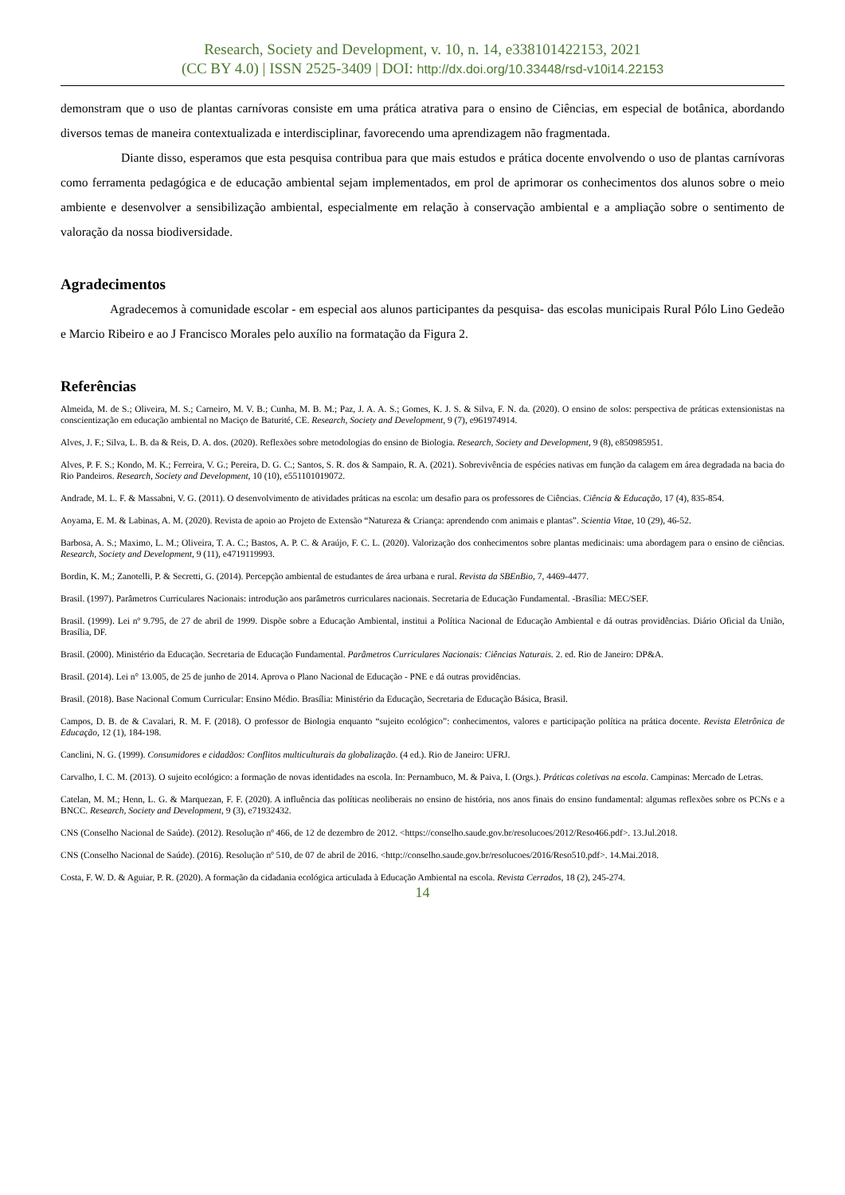Research, Society and Development, v. 10, n. 14, e338101422153, 2021
(CC BY 4.0) | ISSN 2525-3409 | DOI: http://dx.doi.org/10.33448/rsd-v10i14.22153
demonstram que o uso de plantas carnívoras consiste em uma prática atrativa para o ensino de Ciências, em especial de botânica, abordando diversos temas de maneira contextualizada e interdisciplinar, favorecendo uma aprendizagem não fragmentada.
Diante disso, esperamos que esta pesquisa contribua para que mais estudos e prática docente envolvendo o uso de plantas carnívoras como ferramenta pedagógica e de educação ambiental sejam implementados, em prol de aprimorar os conhecimentos dos alunos sobre o meio ambiente e desenvolver a sensibilização ambiental, especialmente em relação à conservação ambiental e a ampliação sobre o sentimento de valoração da nossa biodiversidade.
Agradecimentos
Agradecemos à comunidade escolar - em especial aos alunos participantes da pesquisa- das escolas municipais Rural Pólo Lino Gedeão e Marcio Ribeiro e ao J Francisco Morales pelo auxílio na formatação da Figura 2.
Referências
Almeida, M. de S.; Oliveira, M. S.; Carneiro, M. V. B.; Cunha, M. B. M.; Paz, J. A. A. S.; Gomes, K. J. S. & Silva, F. N. da. (2020). O ensino de solos: perspectiva de práticas extensionistas na conscientização em educação ambiental no Maciço de Baturité, CE. Research, Society and Development, 9 (7), e961974914.
Alves, J. F.; Silva, L. B. da & Reis, D. A. dos. (2020). Reflexões sobre metodologias do ensino de Biologia. Research, Society and Development, 9 (8), e850985951.
Alves, P. F. S.; Kondo, M. K.; Ferreira, V. G.; Pereira, D. G. C.; Santos, S. R. dos & Sampaio, R. A. (2021). Sobrevivência de espécies nativas em função da calagem em área degradada na bacia do Rio Pandeiros. Research, Society and Development, 10 (10), e551101019072.
Andrade, M. L. F. & Massabni, V. G. (2011). O desenvolvimento de atividades práticas na escola: um desafio para os professores de Ciências. Ciência & Educação, 17 (4), 835-854.
Aoyama, E. M. & Labinas, A. M. (2020). Revista de apoio ao Projeto de Extensão “Natureza & Criança: aprendendo com animais e plantas”. Scientia Vitae, 10 (29), 46-52.
Barbosa, A. S.; Maximo, L. M.; Oliveira, T. A. C.; Bastos, A. P. C. & Araújo, F. C. L. (2020). Valorização dos conhecimentos sobre plantas medicinais: uma abordagem para o ensino de ciências. Research, Society and Development, 9 (11), e4719119993.
Bordin, K. M.; Zanotelli, P. & Secretti, G. (2014). Percepção ambiental de estudantes de área urbana e rural. Revista da SBEnBio, 7, 4469-4477.
Brasil. (1997). Parâmetros Curriculares Nacionais: introdução aos parâmetros curriculares nacionais. Secretaria de Educação Fundamental. -Brasília: MEC/SEF.
Brasil. (1999). Lei nº 9.795, de 27 de abril de 1999. Dispõe sobre a Educação Ambiental, institui a Política Nacional de Educação Ambiental e dá outras providências. Diário Oficial da União, Brasília, DF.
Brasil. (2000). Ministério da Educação. Secretaria de Educação Fundamental. Parâmetros Curriculares Nacionais: Ciências Naturais. 2. ed. Rio de Janeiro: DP&A.
Brasil. (2014). Lei n° 13.005, de 25 de junho de 2014. Aprova o Plano Nacional de Educação - PNE e dá outras providências.
Brasil. (2018). Base Nacional Comum Curricular: Ensino Médio. Brasília: Ministério da Educação, Secretaria de Educação Básica, Brasil.
Campos, D. B. de & Cavalari, R. M. F. (2018). O professor de Biologia enquanto “sujeito ecológico”: conhecimentos, valores e participação política na prática docente. Revista Eletrônica de Educação, 12 (1), 184-198.
Canclini, N. G. (1999). Consumidores e cidadãos: Conflitos multiculturais da globalização. (4 ed.). Rio de Janeiro: UFRJ.
Carvalho, I. C. M. (2013). O sujeito ecológico: a formação de novas identidades na escola. In: Pernambuco, M. & Paiva, I. (Orgs.). Práticas coletivas na escola. Campinas: Mercado de Letras.
Catelan, M. M.; Henn, L. G. & Marquezan, F. F. (2020). A influência das políticas neoliberais no ensino de história, nos anos finais do ensino fundamental: algumas reflexões sobre os PCNs e a BNCC. Research, Society and Development, 9 (3), e71932432.
CNS (Conselho Nacional de Saúde). (2012). Resolução nº 466, de 12 de dezembro de 2012. <https://conselho.saude.gov.br/resolucoes/2012/Reso466.pdf>. 13.Jul.2018.
CNS (Conselho Nacional de Saúde). (2016). Resolução nº 510, de 07 de abril de 2016. <http://conselho.saude.gov.br/resolucoes/2016/Reso510.pdf>. 14.Mai.2018.
Costa, F. W. D. & Aguiar, P. R. (2020). A formação da cidadania ecológica articulada à Educação Ambiental na escola. Revista Cerrados, 18 (2), 245-274.
14